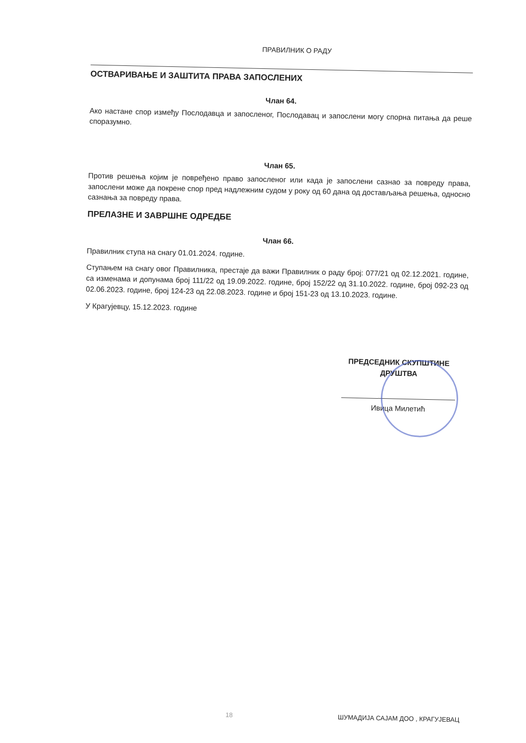ПРАВИЛНИК О РАДУ
ОСТВАРИВАЊЕ И ЗАШТИТА ПРАВА ЗАПОСЛЕНИХ
Члан 64.
Ако настане спор између Послодавца и запосленог, Послодавац и запослени могу спорна питања да реше споразумно.
Члан 65.
Против решења којим је повређено право запосленог или када је запослени сазнао за повреду права, запослени може да покрене спор пред надлежним судом у року од 60 дана од достављања решења, односно сазнања за повреду права.
ПРЕЛАЗНЕ И ЗАВРШНЕ ОДРЕДБЕ
Члан 66.
Правилник ступа на снагу 01.01.2024. године.
Ступањем на снагу овог Правилника, престаје да важи Правилник о раду број: 077/21 од 02.12.2021. године, са изменама и допунама број 111/22 од 19.09.2022. године, број 152/22 од 31.10.2022. године, број 092-23 од 02.06.2023. године, број 124-23 од 22.08.2023. године и број 151-23 од 13.10.2023. године.
У Крагујевцу, 15.12.2023. године
ПРЕДСЕДНИК СКУПШТИНЕ
ДРУШТВА
Ивица Милетић
18 ШУМАДИЈА САЈАМ ДОО , КРАГУЈЕВАЦ